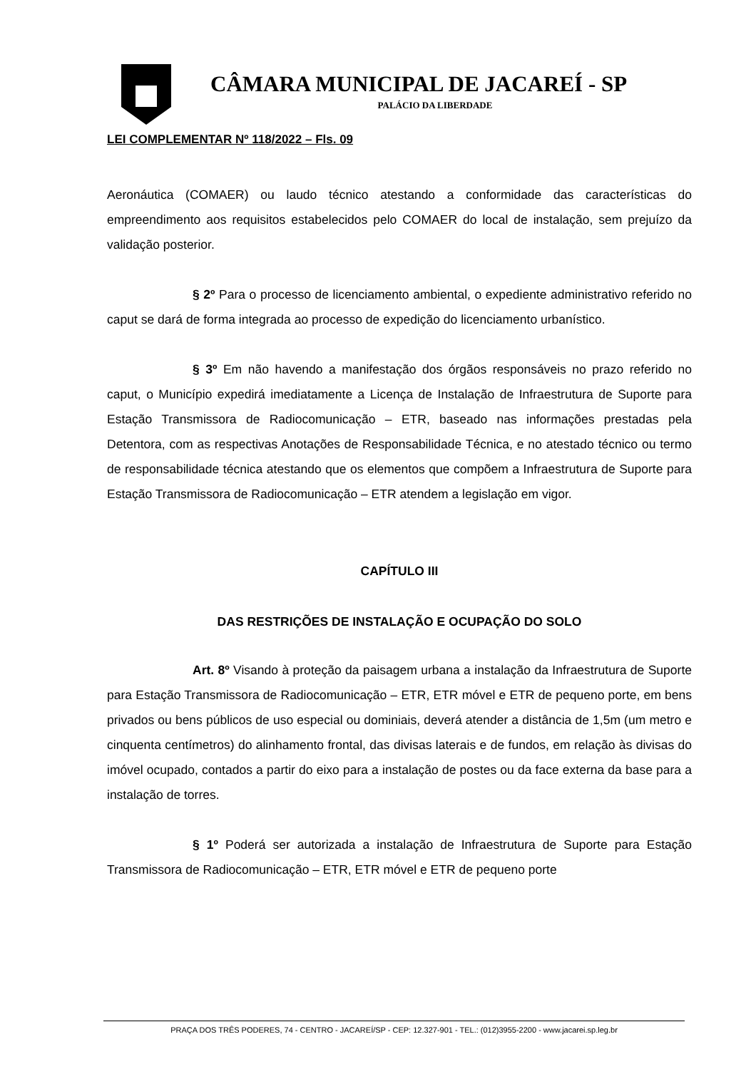CÂMARA MUNICIPAL DE JACAREÍ - SP
PALÁCIO DA LIBERDADE
LEI COMPLEMENTAR Nº 118/2022 – Fls. 09
Aeronáutica (COMAER) ou laudo técnico atestando a conformidade das características do empreendimento aos requisitos estabelecidos pelo COMAER do local de instalação, sem prejuízo da validação posterior.
§ 2º Para o processo de licenciamento ambiental, o expediente administrativo referido no caput se dará de forma integrada ao processo de expedição do licenciamento urbanístico.
§ 3º Em não havendo a manifestação dos órgãos responsáveis no prazo referido no caput, o Município expedirá imediatamente a Licença de Instalação de Infraestrutura de Suporte para Estação Transmissora de Radiocomunicação – ETR, baseado nas informações prestadas pela Detentora, com as respectivas Anotações de Responsabilidade Técnica, e no atestado técnico ou termo de responsabilidade técnica atestando que os elementos que compõem a Infraestrutura de Suporte para Estação Transmissora de Radiocomunicação – ETR atendem a legislação em vigor.
CAPÍTULO III
DAS RESTRIÇÕES DE INSTALAÇÃO E OCUPAÇÃO DO SOLO
Art. 8º Visando à proteção da paisagem urbana a instalação da Infraestrutura de Suporte para Estação Transmissora de Radiocomunicação – ETR, ETR móvel e ETR de pequeno porte, em bens privados ou bens públicos de uso especial ou dominiais, deverá atender a distância de 1,5m (um metro e cinquenta centímetros) do alinhamento frontal, das divisas laterais e de fundos, em relação às divisas do imóvel ocupado, contados a partir do eixo para a instalação de postes ou da face externa da base para a instalação de torres.
§ 1º Poderá ser autorizada a instalação de Infraestrutura de Suporte para Estação Transmissora de Radiocomunicação – ETR, ETR móvel e ETR de pequeno porte
PRAÇA DOS TRÊS PODERES, 74 - CENTRO - JACAREÍ/SP - CEP: 12.327-901 - TEL.: (012)3955-2200 - www.jacarei.sp.leg.br